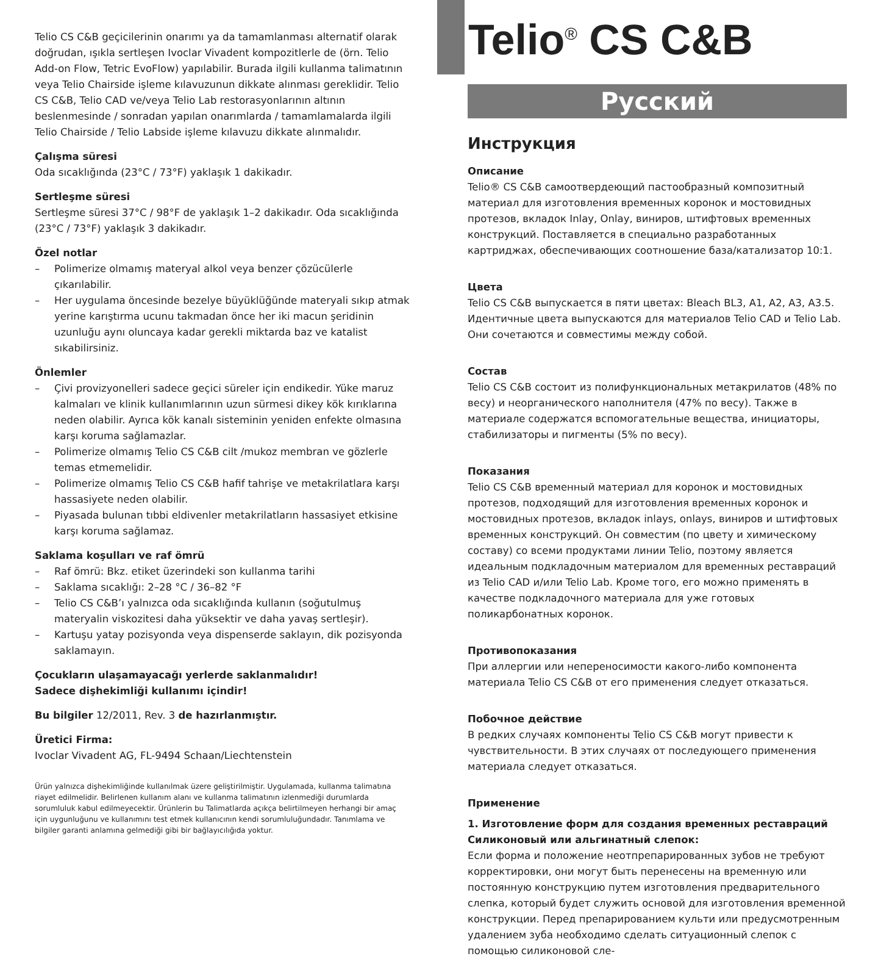Telio CS C&B geçicilerinin onarımı ya da tamamlanması alternatif olarak doğrudan, ışıkla sertleşen Ivoclar Vivadent kompozitlerle de (örn. Telio Add-on Flow, Tetric EvoFlow) yapılabilir. Burada ilgili kullanma talimatının veya Telio Chairside işleme kılavuzunun dikkate alınması gereklidir. Telio CS C&B, Telio CAD ve/veya Telio Lab restorasyonlarının altının beslenmesinde / sonradan yapılan onarımlarda / tamamlamalarda ilgili Telio Chairside / Telio Labside işleme kılavuzu dikkate alınmalıdır.
Çalışma süresi
Oda sıcaklığında (23°C / 73°F) yaklaşık 1 dakikadır.
Sertleşme süresi
Sertleşme süresi 37°C / 98°F de yaklaşık 1–2 dakikadır. Oda sıcaklığında (23°C / 73°F) yaklaşık 3 dakikadır.
Özel notlar
– Polimerize olmamış materyal alkol veya benzer çözücülerle çıkarılabilir.
– Her uygulama öncesinde bezelye büyüklüğünde materyali sıkıp atmak yerine karıştırma ucunu takmadan önce her iki macun şeridinin uzunluğu aynı oluncaya kadar gerekli miktarda baz ve katalist sıkabilirsiniz.
Önlemler
– Çivi provizyonelleri sadece geçici süreler için endikedir. Yüke maruz kalmaları ve klinik kullanımlarının uzun sürmesi dikey kök kırıklarına neden olabilir. Ayrıca kök kanalı sisteminin yeniden enfekte olmasına karşı koruma sağlamazlar.
– Polimerize olmamış Telio CS C&B cilt /mukoz membran ve gözlerle temas etmemelidir.
– Polimerize olmamış Telio CS C&B hafif tahrişe ve metakrilatlara karşı hassasiyete neden olabilir.
– Piyasada bulunan tıbbi eldivenler metakrilatların hassasiyet etkisine karşı koruma sağlamaz.
Saklama koşulları ve raf ömrü
– Raf ömrü: Bkz. etiket üzerindeki son kullanma tarihi
– Saklama sıcaklığı: 2–28 °C / 36–82 °F
– Telio CS C&B’ı yalnızca oda sıcaklığında kullanın (soğutulmuş materyalin viskozitesi daha yüksektir ve daha yavaş sertleşir).
– Kartuşu yatay pozisyonda veya dispenserde saklayın, dik pozisyonda saklamayın.
Çocukların ulaşamayacağı yerlerde saklanmalıdır!
Sadece dişhekimliği kullanımı içindir!
Bu bilgiler 12/2011, Rev. 3 de hazırlanmıştır.
Üretici Firma:
Ivoclar Vivadent AG, FL-9494 Schaan/Liechtenstein
Ürün yalnızca dişhekimliğinde kullanılmak üzere geliştirilmiştir. Uygulamada, kullanma talimatına riayet edilmelidir. Belirlenen kullanım alanı ve kullanma talimatının izlenmediği durumlarda sorumluluk kabul edilmeyecektir. Ürünlerin bu Talimatlarda açıkça belirtilmeyen herhangi bir amaç için uygunluğunu ve kullanımını test etmek kullanıcının kendi sorumluluğundadır. Tanımlama ve bilgiler garanti anlamına gelmediği gibi bir bağlayıcılığıda yoktur.
Telio<sup>®</sup> CS C&B
Русский
Инструкция
Описание
Telio® CS C&B самоотвердеющий пастообразный композитный материал для изготовления временных коронок и мостовидных протезов, вкладок Inlay, Onlay, виниров, штифтовых временных конструкций. Поставляется в специально разработанных картриджах, обеспечивающих соотношение база/катализатор 10:1.
Цвета
Telio CS C&B выпускается в пяти цветах: Bleach BL3, A1, A2, A3, A3.5. Идентичные цвета выпускаются для материалов Telio CAD и Telio Lab. Они сочетаются и совместимы между собой.
Состав
Telio CS C&B состоит из полифункциональных метакрилатов (48% по весу) и неорганического наполнителя (47% по весу). Также в материале содержатся вспомогательные вещества, инициаторы, стабилизаторы и пигменты (5% по весу).
Показания
Telio CS C&B временный материал для коронок и мостовидных протезов, подходящий для изготовления временных коронок и мостовидных протезов, вкладок inlays, onlays, виниров и штифтовых временных конструкций. Он совместим (по цвету и химическому составу) со всеми продуктами линии Telio, поэтому является идеальным подкладочным материалом для временных реставраций из Telio CAD и/или Telio Lab. Кроме того, его можно применять в качестве подкладочного материала для уже готовых поликарбонатных коронок.
Противопоказания
При аллергии или непереносимости какого-либо компонента материала Telio CS C&B от его применения следует отказаться.
Побочное действие
В редких случаях компоненты Telio CS C&B могут привести к чувствительности. В этих случаях от последующего применения материала следует отказаться.
Применение
1. Изготовление форм для создания временных реставраций
Силиконовый или альгинатный слепок:
Если форма и положение неотпрепарированных зубов не требуют корректировки, они могут быть перенесены на временную или постоянную конструкцию путем изготовления предварительного слепка, который будет служить основой для изготовления временной конструкции. Перед препарированием культи или предусмотренным удалением зуба необходимо сделать ситуационный слепок с помощью силиконовой сле-